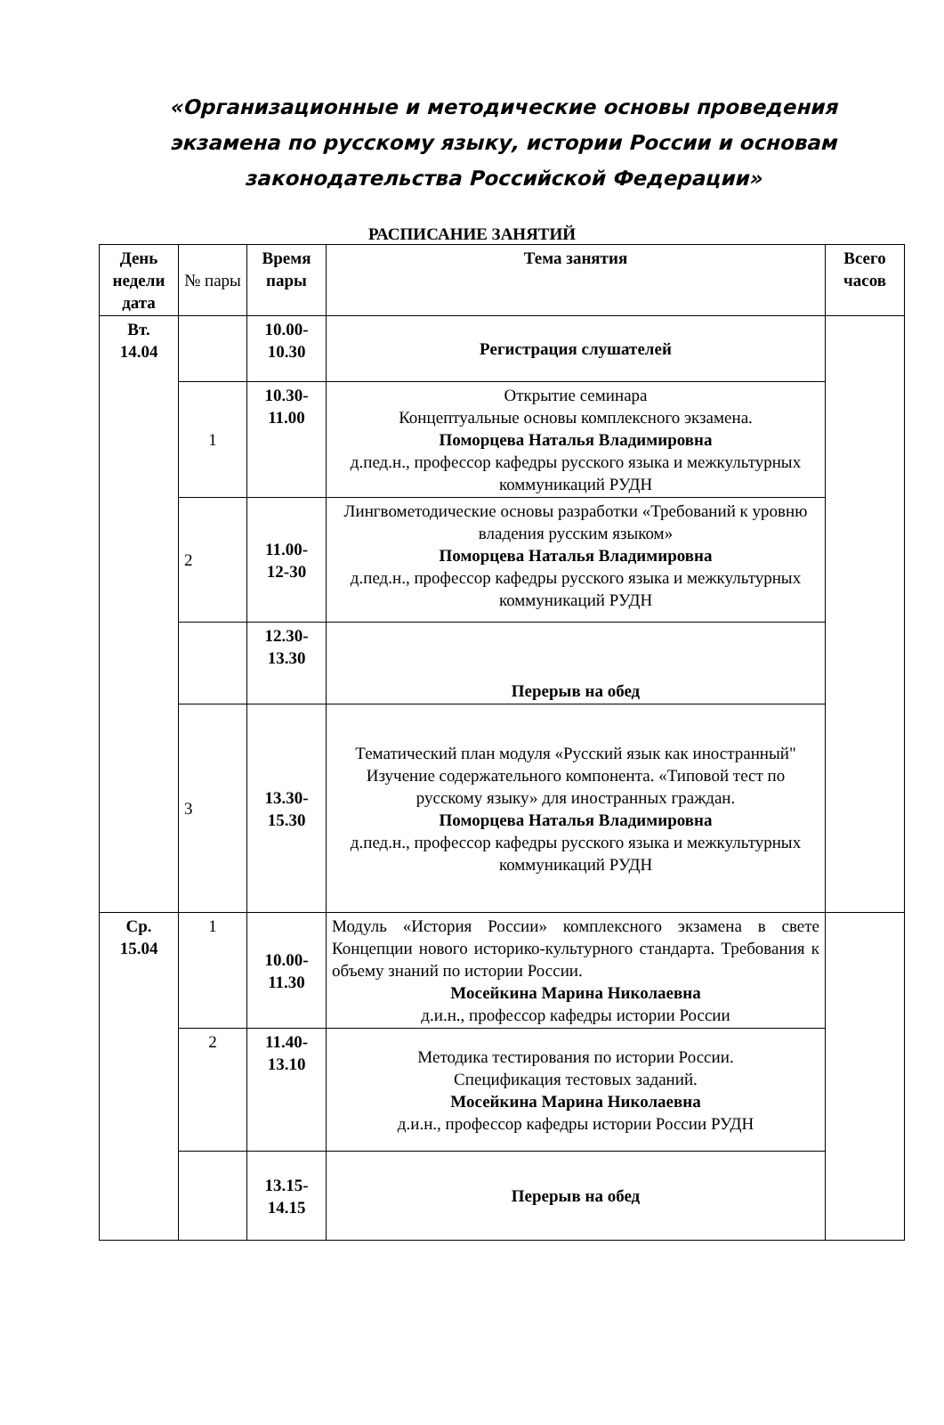«Организационные и методические основы проведения экзамена по русскому языку, истории России и основам законодательства Российской Федерации»
РАСПИСАНИЕ ЗАНЯТИЙ
| День недели дата | № пары | Время пары | Тема занятия | Всего часов |
| Вт. 14.04 | | 10.00- 10.30 | Регистрация слушателей | |
| | 1 | 10.30- 11.00 | Открытие семинара Концептуальные основы комплексного экзамена. Поморцева Наталья Владимировна д.пед.н., профессор кафедры русского языка и межкультурных коммуникаций РУДН | |
| | 2 | 11.00- 12-30 | Лингвометодические основы разработки «Требований к уровню владения русским языком» Поморцева Наталья Владимировна д.пед.н., профессор кафедры русского языка и межкультурных коммуникаций РУДН | |
| | | 12.30- 13.30 | Перерыв на обед | |
| | 3 | 13.30- 15.30 | Тематический план модуля «Русский язык как иностранный" Изучение содержательного компонента. «Типовой тест по русскому языку» для иностранных граждан. Поморцева Наталья Владимировна д.пед.н., профессор кафедры русского языка и межкультурных коммуникаций РУДН | |
| Ср. 15.04 | 1 | 10.00- 11.30 | Модуль «История России» комплексного экзамена в свете Концепции нового историко-культурного стандарта. Требования к объему знаний по истории России. Мосейкина Марина Николаевна д.и.н., профессор кафедры истории России | |
| | 2 | 11.40- 13.10 | Методика тестирования по истории России. Спецификация тестовых заданий. Мосейкина Марина Николаевна д.и.н., профессор кафедры истории России РУДН | |
| | | 13.15- 14.15 | Перерыв на обед | |